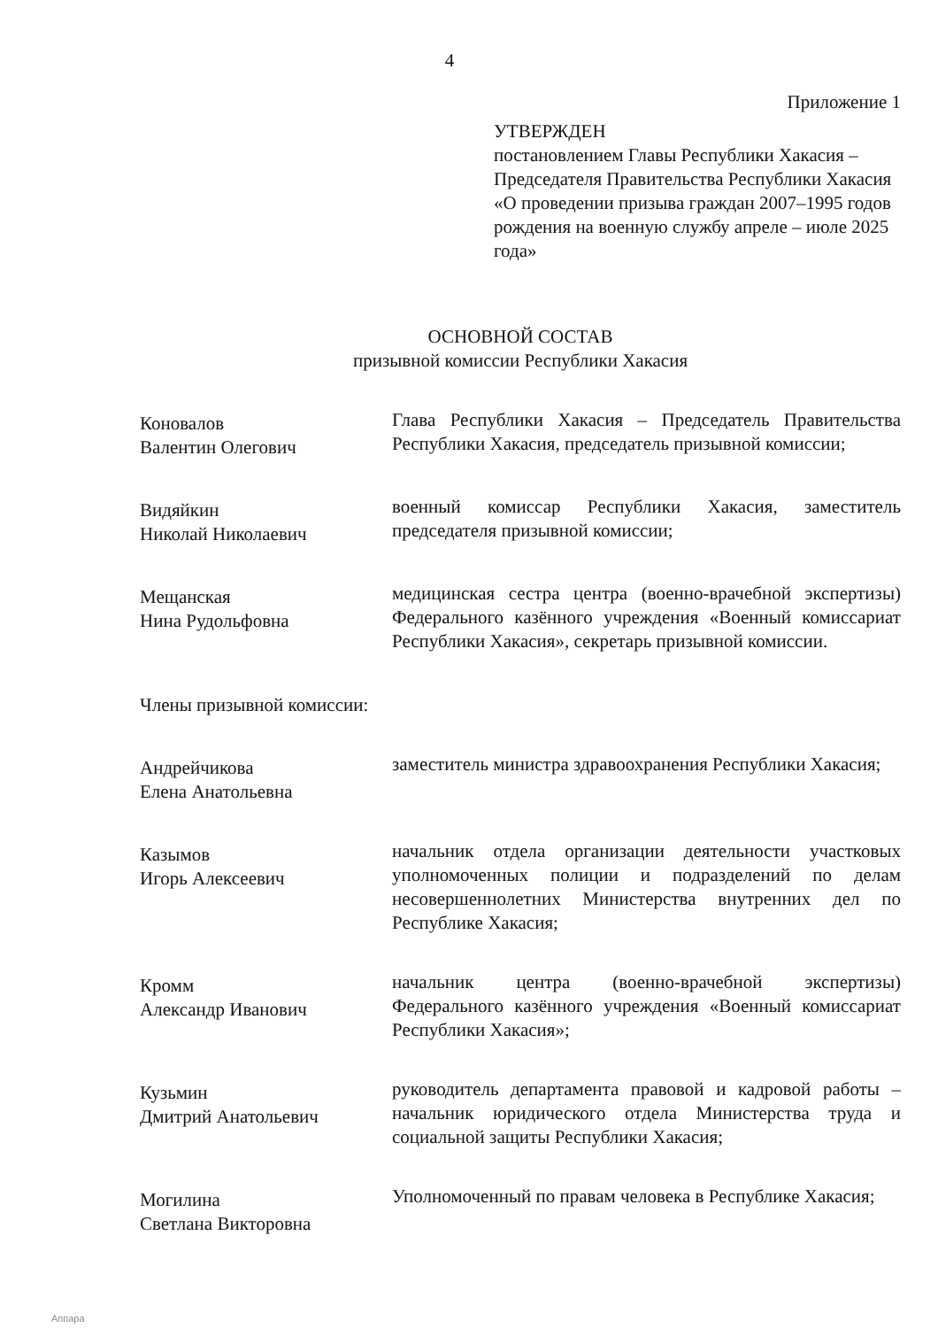4
Приложение 1
УТВЕРЖДЕН
постановлением Главы Республики Хакасия – Председателя Правительства Республики Хакасия «О проведении призыва граждан 2007–1995 годов рождения на военную службу апреле – июле 2025 года»
ОСНОВНОЙ СОСТАВ
призывной комиссии Республики Хакасия
Коновалов
Валентин Олегович
Глава Республики Хакасия – Председатель Правительства Республики Хакасия, председатель призывной комиссии;
Видяйкин
Николай Николаевич
военный комиссар Республики Хакасия, заместитель председателя призывной комиссии;
Мещанская
Нина Рудольфовна
медицинская сестра центра (военно-врачебной экспертизы) Федерального казённого учреждения «Военный комиссариат Республики Хакасия», секретарь призывной комиссии.
Члены призывной комиссии:
Андрейчикова
Елена Анатольевна
заместитель министра здравоохранения Республики Хакасия;
Казымов
Игорь Алексеевич
начальник отдела организации деятельности участковых уполномоченных полиции и подразделений по делам несовершеннолетних Министерства внутренних дел по Республике Хакасия;
Кромм
Александр Иванович
начальник центра (военно-врачебной экспертизы) Федерального казённого учреждения «Военный комиссариат Республики Хакасия»;
Кузьмин
Дмитрий Анатольевич
руководитель департамента правовой и кадровой работы – начальник юридического отдела Министерства труда и социальной защиты Республики Хакасия;
Могилина
Светлана Викторовна
Уполномоченный по правам человека в Республике Хакасия;
Аппара